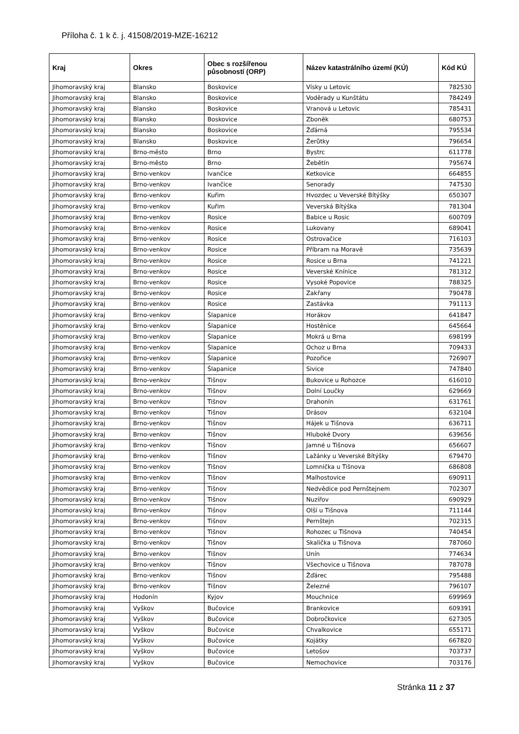Příloha č. 1 k č. j. 41508/2019-MZE-16212
| Kraj | Okres | Obec s rozšířenou působností (ORP) | Název katastrálního území (KÚ) | Kód KÚ |
| --- | --- | --- | --- | --- |
| Jihomoravský kraj | Blansko | Boskovice | Vísky u Letovic | 782530 |
| Jihomoravský kraj | Blansko | Boskovice | Voděrady u Kunštátu | 784249 |
| Jihomoravský kraj | Blansko | Boskovice | Vranová u Letovic | 785431 |
| Jihomoravský kraj | Blansko | Boskovice | Zboněk | 680753 |
| Jihomoravský kraj | Blansko | Boskovice | Žďárná | 795534 |
| Jihomoravský kraj | Blansko | Boskovice | Žerůtky | 796654 |
| Jihomoravský kraj | Brno-město | Brno | Bystrc | 611778 |
| Jihomoravský kraj | Brno-město | Brno | Žebětín | 795674 |
| Jihomoravský kraj | Brno-venkov | Ivančice | Ketkovice | 664855 |
| Jihomoravský kraj | Brno-venkov | Ivančice | Senorady | 747530 |
| Jihomoravský kraj | Brno-venkov | Kuřim | Hvozdec u Veverské Bítýšky | 650307 |
| Jihomoravský kraj | Brno-venkov | Kuřim | Veverská Bítýška | 781304 |
| Jihomoravský kraj | Brno-venkov | Rosice | Babice u Rosic | 600709 |
| Jihomoravský kraj | Brno-venkov | Rosice | Lukovany | 689041 |
| Jihomoravský kraj | Brno-venkov | Rosice | Ostrovačice | 716103 |
| Jihomoravský kraj | Brno-venkov | Rosice | Příbram na Moravě | 735639 |
| Jihomoravský kraj | Brno-venkov | Rosice | Rosice u Brna | 741221 |
| Jihomoravský kraj | Brno-venkov | Rosice | Veverské Knínice | 781312 |
| Jihomoravský kraj | Brno-venkov | Rosice | Vysoké Popovice | 788325 |
| Jihomoravský kraj | Brno-venkov | Rosice | Zakřany | 790478 |
| Jihomoravský kraj | Brno-venkov | Rosice | Zastávka | 791113 |
| Jihomoravský kraj | Brno-venkov | Šlapanice | Horákov | 641847 |
| Jihomoravský kraj | Brno-venkov | Šlapanice | Hostěnice | 645664 |
| Jihomoravský kraj | Brno-venkov | Šlapanice | Mokrá u Brna | 698199 |
| Jihomoravský kraj | Brno-venkov | Šlapanice | Ochoz u Brna | 709433 |
| Jihomoravský kraj | Brno-venkov | Šlapanice | Pozořice | 726907 |
| Jihomoravský kraj | Brno-venkov | Šlapanice | Sivice | 747840 |
| Jihomoravský kraj | Brno-venkov | Tišnov | Bukovice u Rohozce | 616010 |
| Jihomoravský kraj | Brno-venkov | Tišnov | Dolní Loučky | 629669 |
| Jihomoravský kraj | Brno-venkov | Tišnov | Drahonín | 631761 |
| Jihomoravský kraj | Brno-venkov | Tišnov | Drásov | 632104 |
| Jihomoravský kraj | Brno-venkov | Tišnov | Hájek u Tišnova | 636711 |
| Jihomoravský kraj | Brno-venkov | Tišnov | Hluboké Dvory | 639656 |
| Jihomoravský kraj | Brno-venkov | Tišnov | Jamné u Tišnova | 656607 |
| Jihomoravský kraj | Brno-venkov | Tišnov | Lažánky u Veverské Bítýšky | 679470 |
| Jihomoravský kraj | Brno-venkov | Tišnov | Lomnička u Tišnova | 686808 |
| Jihomoravský kraj | Brno-venkov | Tišnov | Malhostovice | 690911 |
| Jihomoravský kraj | Brno-venkov | Tišnov | Nedvědice pod Pernštejnem | 702307 |
| Jihomoravský kraj | Brno-venkov | Tišnov | Nuzířov | 690929 |
| Jihomoravský kraj | Brno-venkov | Tišnov | Olší u Tišnova | 711144 |
| Jihomoravský kraj | Brno-venkov | Tišnov | Pernštejn | 702315 |
| Jihomoravský kraj | Brno-venkov | Tišnov | Rohozec u Tišnova | 740454 |
| Jihomoravský kraj | Brno-venkov | Tišnov | Skalička u Tišnova | 787060 |
| Jihomoravský kraj | Brno-venkov | Tišnov | Unín | 774634 |
| Jihomoravský kraj | Brno-venkov | Tišnov | Všechovice u Tišnova | 787078 |
| Jihomoravský kraj | Brno-venkov | Tišnov | Žďárec | 795488 |
| Jihomoravský kraj | Brno-venkov | Tišnov | Železné | 796107 |
| Jihomoravský kraj | Hodonín | Kyjov | Mouchnice | 699969 |
| Jihomoravský kraj | Vyškov | Bučovice | Brankovice | 609391 |
| Jihomoravský kraj | Vyškov | Bučovice | Dobročkovice | 627305 |
| Jihomoravský kraj | Vyškov | Bučovice | Chvalkovice | 655171 |
| Jihomoravský kraj | Vyškov | Bučovice | Kojátky | 667820 |
| Jihomoravský kraj | Vyškov | Bučovice | Letošov | 703737 |
| Jihomoravský kraj | Vyškov | Bučovice | Nemochovice | 703176 |
Stránka 11 z 37